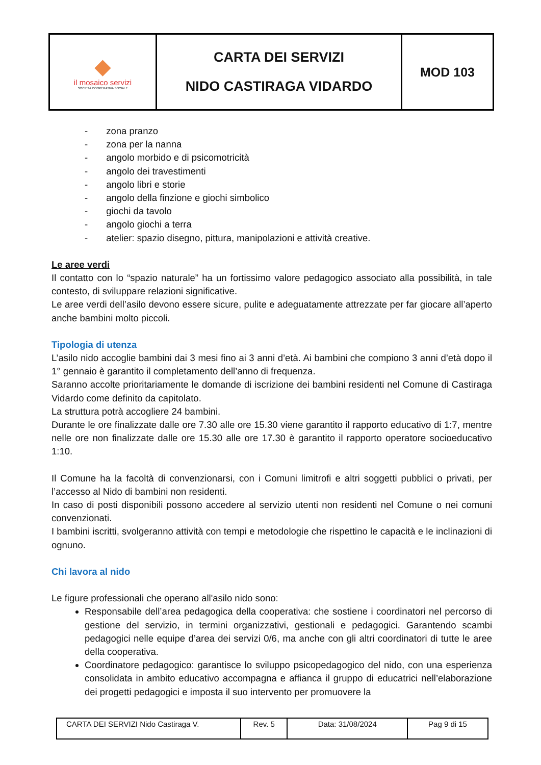| ◆ il mosaico servizi SOCIETÀ COOPERATIVA SOCIALE | CARTA DEI SERVIZI NIDO CASTIRAGA VIDARDO | MOD 103 |
- zona pranzo
- zona per la nanna
- angolo morbido e di psicomotricità
- angolo dei travestimenti
- angolo libri e storie
- angolo della finzione e giochi simbolico
- giochi da tavolo
- angolo giochi a terra
- atelier: spazio disegno, pittura, manipolazioni e attività creative.
Le aree verdi
Il contatto con lo “spazio naturale” ha un fortissimo valore pedagogico associato alla possibilità, in tale contesto, di sviluppare relazioni significative.
Le aree verdi dell’asilo devono essere sicure, pulite e adeguatamente attrezzate per far giocare all’aperto anche bambini molto piccoli.
Tipologia di utenza
L’asilo nido accoglie bambini dai 3 mesi fino ai 3 anni d’età. Ai bambini che compiono 3 anni d’età dopo il 1° gennaio è garantito il completamento dell’anno di frequenza.
Saranno accolte prioritariamente le domande di iscrizione dei bambini residenti nel Comune di Castiraga Vidardo come definito da capitolato.
La struttura potrà accogliere 24 bambini.
Durante le ore finalizzate dalle ore 7.30 alle ore 15.30 viene garantito il rapporto educativo di 1:7, mentre nelle ore non finalizzate dalle ore 15.30 alle ore 17.30 è garantito il rapporto operatore socioeducativo 1:10.
Il Comune ha la facoltà di convenzionarsi, con i Comuni limitrofi e altri soggetti pubblici o privati, per l’accesso al Nido di bambini non residenti.
In caso di posti disponibili possono accedere al servizio utenti non residenti nel Comune o nei comuni convenzionati.
I bambini iscritti, svolgeranno attività con tempi e metodologie che rispettino le capacità e le inclinazioni di ognuno.
Chi lavora al nido
Le figure professionali che operano all'asilo nido sono:
Responsabile dell’area pedagogica della cooperativa: che sostiene i coordinatori nel percorso di gestione del servizio, in termini organizzativi, gestionali e pedagogici. Garantendo scambi pedagogici nelle equipe d’area dei servizi 0/6, ma anche con gli altri coordinatori di tutte le aree della cooperativa.
Coordinatore pedagogico: garantisce lo sviluppo psicopedagogico del nido, con una esperienza consolidata in ambito educativo accompagna e affianca il gruppo di educatrici nell’elaborazione dei progetti pedagogici e imposta il suo intervento per promuovere la
| CARTA DEI SERVIZI Nido Castiraga V. | Rev. 5 | Data: 31/08/2024 | Pag 9 di 15 |